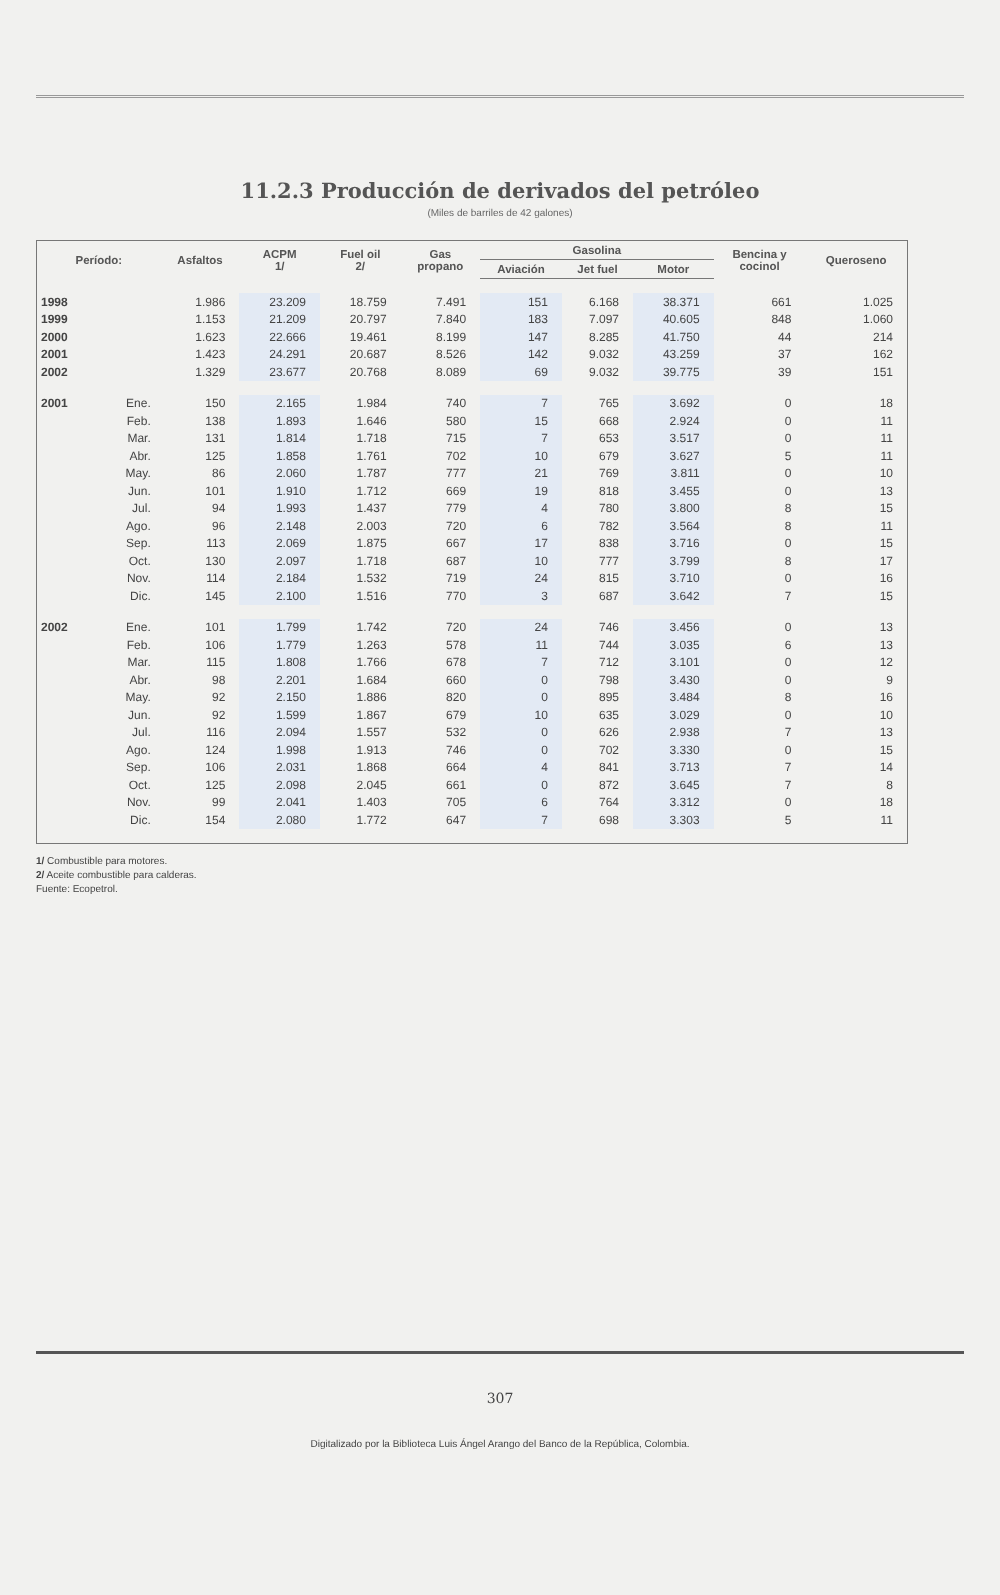11.2.3 Producción de derivados del petróleo
(Miles de barriles de 42 galones)
| Período: | | Asfaltos | ACPM 1/ | Fuel oil 2/ | Gas propano | Gasolina | | | Bencina y cocinol | Queroseno |
| --- | --- | --- | --- | --- | --- | --- | --- | --- | --- | --- |
| | | | | | | Aviación | Jet fuel | Motor | | |
| 1998 | | 1.986 | 23.209 | 18.759 | 7.491 | 151 | 6.168 | 38.371 | 661 | 1.025 |
| 1999 | | 1.153 | 21.209 | 20.797 | 7.840 | 183 | 7.097 | 40.605 | 848 | 1.060 |
| 2000 | | 1.623 | 22.666 | 19.461 | 8.199 | 147 | 8.285 | 41.750 | 44 | 214 |
| 2001 | | 1.423 | 24.291 | 20.687 | 8.526 | 142 | 9.032 | 43.259 | 37 | 162 |
| 2002 | | 1.329 | 23.677 | 20.768 | 8.089 | 69 | 9.032 | 39.775 | 39 | 151 |
| 2001 | Ene. | 150 | 2.165 | 1.984 | 740 | 7 | 765 | 3.692 | 0 | 18 |
| | Feb. | 138 | 1.893 | 1.646 | 580 | 15 | 668 | 2.924 | 0 | 11 |
| | Mar. | 131 | 1.814 | 1.718 | 715 | 7 | 653 | 3.517 | 0 | 11 |
| | Abr. | 125 | 1.858 | 1.761 | 702 | 10 | 679 | 3.627 | 5 | 11 |
| | May. | 86 | 2.060 | 1.787 | 777 | 21 | 769 | 3.811 | 0 | 10 |
| | Jun. | 101 | 1.910 | 1.712 | 669 | 19 | 818 | 3.455 | 0 | 13 |
| | Jul. | 94 | 1.993 | 1.437 | 779 | 4 | 780 | 3.800 | 8 | 15 |
| | Ago. | 96 | 2.148 | 2.003 | 720 | 6 | 782 | 3.564 | 8 | 11 |
| | Sep. | 113 | 2.069 | 1.875 | 667 | 17 | 838 | 3.716 | 0 | 15 |
| | Oct. | 130 | 2.097 | 1.718 | 687 | 10 | 777 | 3.799 | 8 | 17 |
| | Nov. | 114 | 2.184 | 1.532 | 719 | 24 | 815 | 3.710 | 0 | 16 |
| | Dic. | 145 | 2.100 | 1.516 | 770 | 3 | 687 | 3.642 | 7 | 15 |
| 2002 | Ene. | 101 | 1.799 | 1.742 | 720 | 24 | 746 | 3.456 | 0 | 13 |
| | Feb. | 106 | 1.779 | 1.263 | 578 | 11 | 744 | 3.035 | 6 | 13 |
| | Mar. | 115 | 1.808 | 1.766 | 678 | 7 | 712 | 3.101 | 0 | 12 |
| | Abr. | 98 | 2.201 | 1.684 | 660 | 0 | 798 | 3.430 | 0 | 9 |
| | May. | 92 | 2.150 | 1.886 | 820 | 0 | 895 | 3.484 | 8 | 16 |
| | Jun. | 92 | 1.599 | 1.867 | 679 | 10 | 635 | 3.029 | 0 | 10 |
| | Jul. | 116 | 2.094 | 1.557 | 532 | 0 | 626 | 2.938 | 7 | 13 |
| | Ago. | 124 | 1.998 | 1.913 | 746 | 0 | 702 | 3.330 | 0 | 15 |
| | Sep. | 106 | 2.031 | 1.868 | 664 | 4 | 841 | 3.713 | 7 | 14 |
| | Oct. | 125 | 2.098 | 2.045 | 661 | 0 | 872 | 3.645 | 7 | 8 |
| | Nov. | 99 | 2.041 | 1.403 | 705 | 6 | 764 | 3.312 | 0 | 18 |
| | Dic. | 154 | 2.080 | 1.772 | 647 | 7 | 698 | 3.303 | 5 | 11 |
1/ Combustible para motores.
2/ Aceite combustible para calderas.
Fuente: Ecopetrol.
307
Digitalizado por la Biblioteca Luis Ángel Arango del Banco de la República, Colombia.